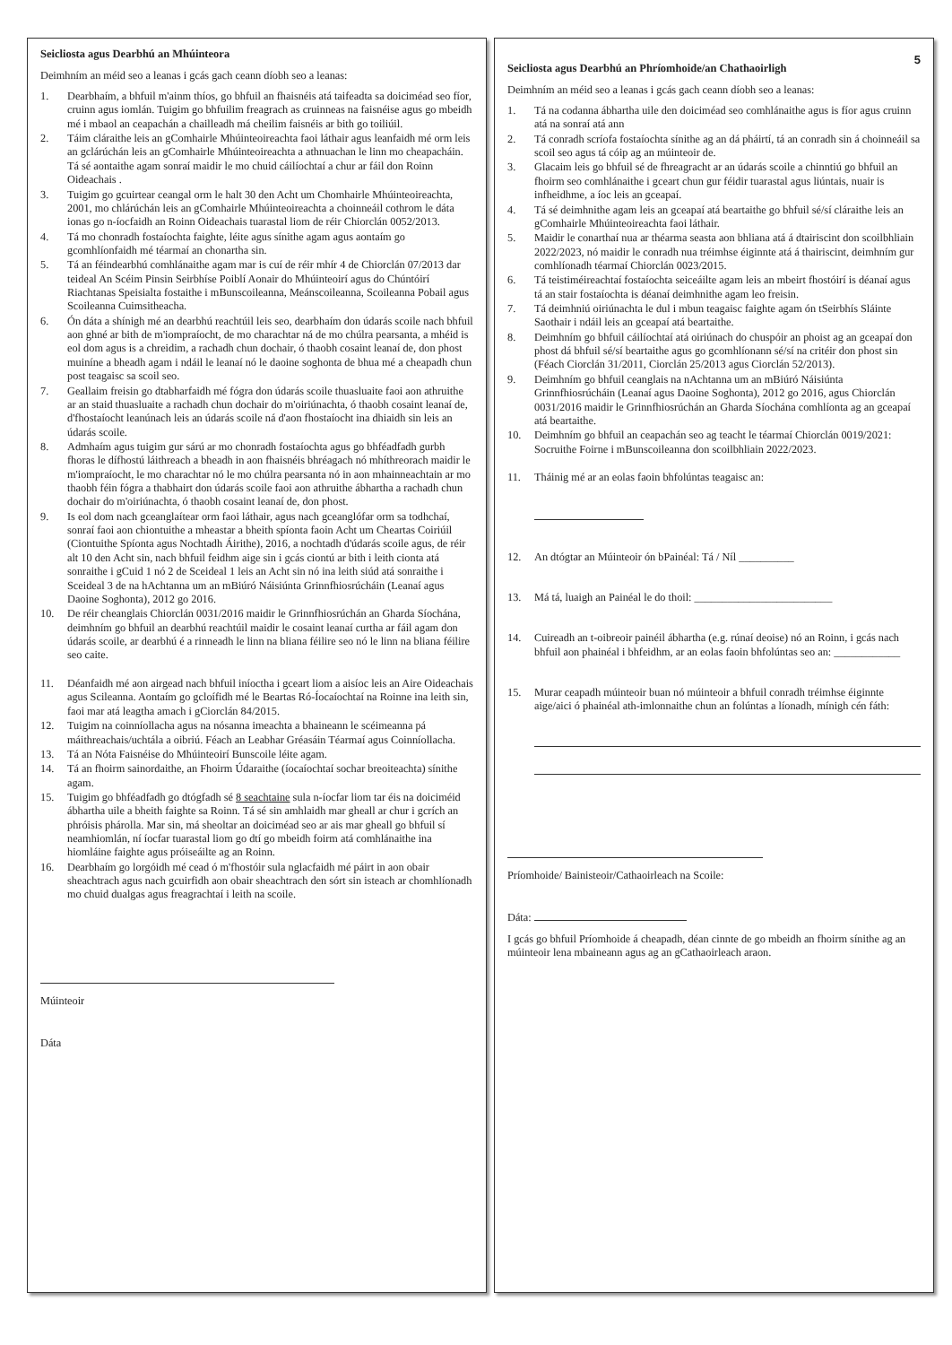Seicliosta agus Dearbhú an Mhúinteora
Deimhním an méid seo a leanas i gcás gach ceann díobh seo a leanas:
1. Dearbhaím, a bhfuil m'ainm thíos, go bhfuil an fhaisnéis atá taifeadta sa doiciméad seo fíor, cruinn agus iomlán. Tuigim go bhfuilim freagrach as cruinneas na faisnéise agus go mbeidh mé i mbaol an ceapachán a chailleadh má cheilim faisnéis ar bith go toiliúil.
2. Táim cláraithe leis an gComhairle Mhúinteoireachta faoi láthair agus leanfaidh mé orm leis an gclárúchán leis an gComhairle Mhúinteoireachta a athnuachan le linn mo cheapacháin. Tá sé aontaithe agam sonraí maidir le mo chuid cáilíochtaí a chur ar fáil don Roinn Oideachais .
3. Tuigim go gcuirtear ceangal orm le halt 30 den Acht um Chomhairle Mhúinteoireachta, 2001, mo chlárúchán leis an gComhairle Mhúinteoireachta a choinneáil cothrom le dáta ionas go n-íocfaidh an Roinn Oideachais tuarastal liom de réir Chiorclán 0052/2013.
4. Tá mo chonradh fostaíochta faighte, léite agus sínithe agam agus aontaím go gcomhlíonfaidh mé téarmaí an chonartha sin.
5. Tá an féindearbhú comhlánaithe agam mar is cuí de réir mhír 4 de Chiorclán 07/2013 dar teideal An Scéim Pinsin Seirbhíse Poiblí Aonair do Mhúinteoirí agus do Chúntóirí Riachtanas Speisialta fostaithe i mBunscoileanna, Meánscoileanna, Scoileanna Pobail agus Scoileanna Cuimsitheacha.
6. Ón dáta a shínigh mé an dearbhú reachtúil leis seo, dearbhaím don údarás scoile nach bhfuil aon ghné ar bith de m'iompraíocht, de mo charachtar ná de mo chúlra pearsanta, a mhéid is eol dom agus is a chreidim, a rachadh chun dochair, ó thaobh cosaint leanaí de, don phost muiníne a bheadh agam i ndáil le leanaí nó le daoine soghonta de bhua mé a cheapadh chun post teagaisc sa scoil seo.
7. Geallaim freisin go dtabharfaidh mé fógra don údarás scoile thuasluaite faoi aon athruithe ar an staid thuasluaite a rachadh chun dochair do m'oiriúnachta, ó thaobh cosaint leanaí de, d'fhostaíocht leanúnach leis an údarás scoile ná d'aon fhostaíocht ina dhiaidh sin leis an údarás scoile.
8. Admhaím agus tuigim gur sárú ar mo chonradh fostaíochta agus go bhféadfadh gurbh fhoras le dífhostú láithreach a bheadh in aon fhaisnéis bhréagach nó mhíthreorach maidir le m'iompraíocht, le mo charachtar nó le mo chúlra pearsanta nó in aon mhainneachtain ar mo thaobh féin fógra a thabhairt don údarás scoile faoi aon athruithe ábhartha a rachadh chun dochair do m'oiriúnachta, ó thaobh cosaint leanaí de, don phost.
9. Is eol dom nach gceanglaítear orm faoi láthair, agus nach gceanglófar orm sa todhchaí, sonraí faoi aon chiontuithe a mheastar a bheith spíonta faoin Acht um Cheartas Coiriúil (Ciontuithe Spíonta agus Nochtadh Áirithe), 2016, a nochtadh d'údarás scoile agus, de réir alt 10 den Acht sin, nach bhfuil feidhm aige sin i gcás ciontú ar bith i leith cionta atá sonraithe i gCuid 1 nó 2 de Sceideal 1 leis an Acht sin nó ina leith siúd atá sonraithe i Sceideal 3 de na hAchtanna um an mBiúró Náisiúnta Grinnfhiosrúcháin (Leanaí agus Daoine Soghonta), 2012 go 2016.
10. De réir cheanglais Chiorclán 0031/2016 maidir le Grinnfhiosrúchán an Gharda Síochána, deimhním go bhfuil an dearbhú reachtúil maidir le cosaint leanaí curtha ar fáil agam don údarás scoile, ar dearbhú é a rinneadh le linn na bliana féilire seo nó le linn na bliana féilire seo caite.
11. Déanfaidh mé aon airgead nach bhfuil iníoctha i gceart liom a aisíoc leis an Aire Oideachais agus Scileanna. Aontaím go gcloífidh mé le Beartas Ró-Íocaíochtaí na Roinne ina leith sin, faoi mar atá leagtha amach i gCiorclán 84/2015.
12. Tuigim na coinníollacha agus na nósanna imeachta a bhaineann le scéimeanna pá máithreachais/uchtála a oibriú. Féach an Leabhar Gréasáin Téarmaí agus Coinníollacha.
13. Tá an Nóta Faisnéise do Mhúinteoirí Bunscoile léite agam.
14. Tá an fhoirm sainordaithe, an Fhoirm Údaraithe (íocaíochtaí sochar breoiteachta) sínithe agam.
15. Tuigim go bhféadfadh go dtógfadh sé 8 seachtaine sula n-íocfar liom tar éis na doiciméid ábhartha uile a bheith faighte sa Roinn. Tá sé sin amhlaidh mar gheall ar chur i gcrích an phróisis phárolla. Mar sin, má sheoltar an doiciméad seo ar ais mar gheall go bhfuil sí neamhiomlán, ní íocfar tuarastal liom go dtí go mbeidh foirm atá comhlánaithe ina hiomláine faighte agus próiseáilte ag an Roinn.
16. Dearbhaím go lorgóidh mé cead ó m'fhostóir sula nglacfaidh mé páirt in aon obair sheachtrach agus nach gcuirfidh aon obair sheachtrach den sórt sin isteach ar chomhlíonadh mo chuid dualgas agus freagrachtaí i leith na scoile.
Múinteoir
Dáta
5
Seicliosta agus Dearbhú an Phríomhoide/an Chathaoirligh
Deimhním an méid seo a leanas i gcás gach ceann díobh seo a leanas:
1. Tá na codanna ábhartha uile den doiciméad seo comhlánaithe agus is fíor agus cruinn atá na sonraí atá ann
2. Tá conradh scríofa fostaíochta sínithe ag an dá pháirtí, tá an conradh sin á choinneáil sa scoil seo agus tá cóip ag an múinteoir de.
3. Glacaim leis go bhfuil sé de fhreagracht ar an údarás scoile a chinntiú go bhfuil an fhoirm seo comhlánaithe i gceart chun gur féidir tuarastal agus liúntais, nuair is infheidhme, a íoc leis an gceapaí.
4. Tá sé deimhnithe agam leis an gceapaí atá beartaithe go bhfuil sé/sí cláraithe leis an gComhairle Mhúinteoireachta faoi láthair.
5. Maidir le conarthaí nua ar théarma seasta aon bhliana atá á dtairiscint don scoilbhliain 2022/2023, nó maidir le conradh nua tréimhse éiginnte atá á thairiscint, deimhním gur comhlíonadh téarmaí Chiorclán 0023/2015.
6. Tá teistiméireachtaí fostaíochta seiceáilte agam leis an mbeirt fhostóirí is déanaí agus tá an stair fostaíochta is déanaí deimhnithe agam leo freisin.
7. Tá deimhniú oiriúnachta le dul i mbun teagaisc faighte agam ón tSeirbhís Sláinte Saothair i ndáil leis an gceapaí atá beartaithe.
8. Deimhním go bhfuil cáilíochtaí atá oiriúnach do chuspóir an phoist ag an gceapaí don phost dá bhfuil sé/sí beartaithe agus go gcomhlíonann sé/sí na critéir don phost sin (Féach Ciorclán 31/2011, Ciorclán 25/2013 agus Ciorclán 52/2013).
9. Deimhním go bhfuil ceanglais na nAchtanna um an mBiúró Náisiúnta Grinnfhiosrúcháin (Leanaí agus Daoine Soghonta), 2012 go 2016, agus Chiorclán 0031/2016 maidir le Grinnfhiosrúchán an Gharda Síochána comhlíonta ag an gceapaí atá beartaithe.
10. Deimhním go bhfuil an ceapachán seo ag teacht le téarmaí Chiorclán 0019/2021: Socruithe Foirne i mBunscoileanna don scoilbhliain 2022/2023.
11. Tháinig mé ar an eolas faoin bhfolúntas teagaisc an:
12. An dtógtar an Múinteoir ón bPainéal: Tá / Níl __________
13. Má tá, luaigh an Painéal le do thoil: _________________________
14. Cuireadh an t-oibreoir painéil ábhartha (e.g. rúnaí deoise) nó an Roinn, i gcás nach bhfuil aon phainéal i bhfeidhm, ar an eolas faoin bhfolúntas seo an: ____________
15. Murar ceapadh múinteoir buan nó múinteoir a bhfuil conradh tréimhse éiginnte aige/aici ó phainéal ath-imlonnaithe chun an folúntas a líonadh, mínigh cén fáth:
Príomhoide/ Bainisteoir/Cathaoirleach na Scoile:
Dáta:
I gcás go bhfuil Príomhoide á cheapadh, déan cinnte de go mbeidh an fhoirm sínithe ag an múinteoir lena mbaineann agus ag an gCathaoirleach araon.